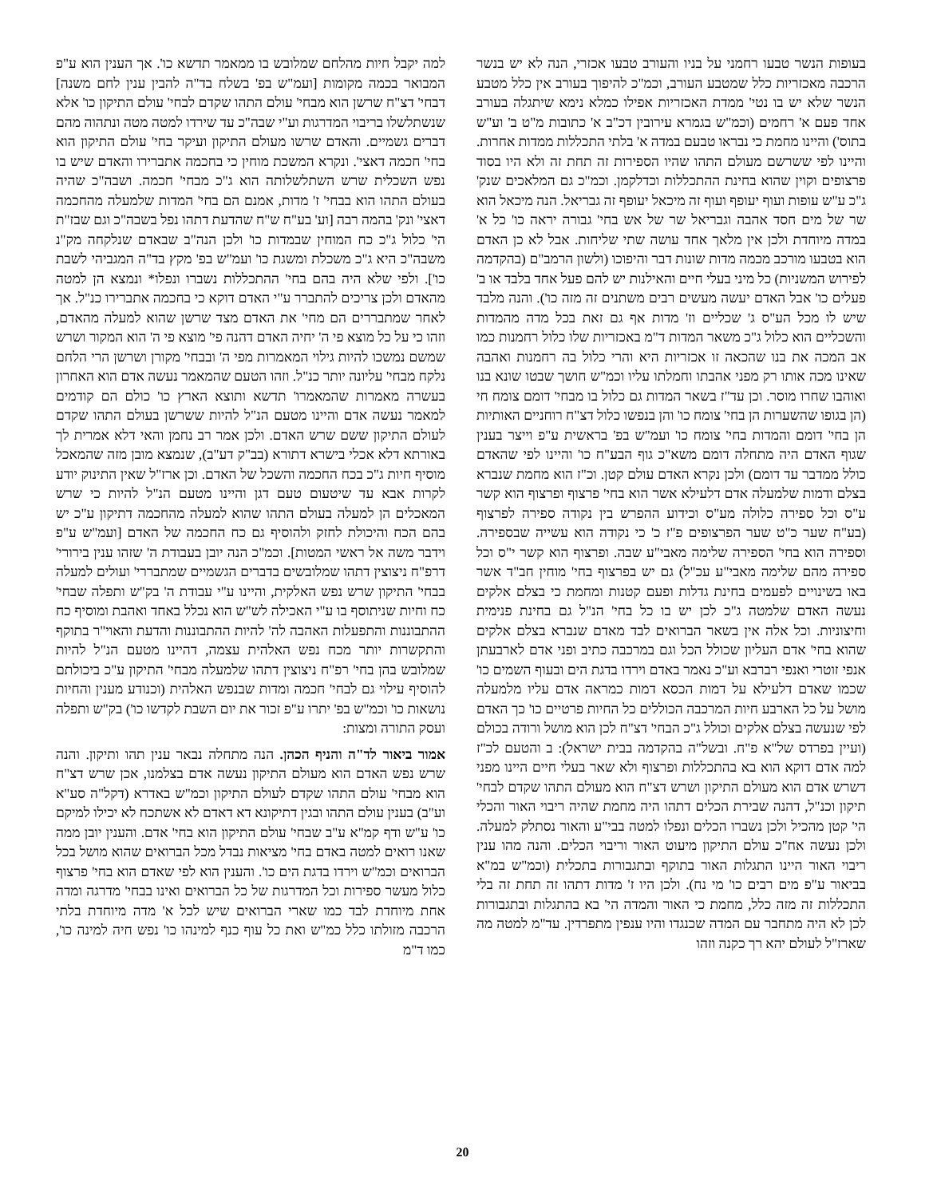למה יקבל חיות מהלחם שמלובש בו ממאמר תדשא כו'. אך הענין הוא ע"פ המבואר בכמה מקומות [ועמ"ש בפ' בשלח בד"ה להבין ענין לחם משנה] דבחי' דצ"ח שרשן הוא מבחי' עולם התהו שקדם לבחי' עולם התיקון כו' אלא שנשתלשלו בריבוי המדרגות וע"י שבה"כ עד שירדו למטה מטה ונתהוה מהם דברים גשמיים. והאדם שרשו מעולם התיקון ועיקר בחי' עולם התיקון הוא בחי' חכמה דאצי'. ונקרא המשכת מוחין כי בחכמה אתברירו והאדם שיש בו נפש השכלית שרש השתלשלותה הוא ג"כ מבחי' חכמה. ושבה"כ שהיה בעולם התהו הוא בבחי' ז' מדות, אמנם הם בחי' המדות שלמעלה מהחכמה דאצי' ונק' בהמה רבה [וע' בע"ח ש"ח שהדעת דתהו נפל בשבה"כ וגם שבז"ת הי' כלול ג"כ כח המוחין שבמדות כו' ולכן הנה"ב שבאדם שנלקחה מק"נ משבה"כ היא ג"כ משכלת ומשגת כו' ועמ"ש בפ' מקץ בד"ה המגביהי לשבת כו']. ולפי שלא היה בהם בחי' ההתכללות נשברו ונפלו* ונמצא הן למטה מהאדם ולכן צריכים להתברר ע"י האדם דוקא כי בחכמה אתברירו כנ"ל. אך לאחר שמתבררים הם מחי' את האדם מצד שרשן שהוא למעלה מהאדם, וזהו כי על כל מוצא פי ה' יחיה האדם דהנה פי' מוצא פי ה' הוא המקור ושרש שמשם נמשכו להיות גילוי המאמרות מפי ה' ובבחי' מקורן ושרשן הרי הלחם נלקח מבחי' עליונה יותר כנ"ל. וזהו הטעם שהמאמר נעשה אדם הוא האחרון בעשרה מאמרות שהמאמרו' תדשא ותוצא הארץ כו' כולם הם קודמים למאמר נעשה אדם והיינו מטעם הנ"ל להיות ששרשן בעולם התהו שקדם לעולם התיקון ששם שרש האדם. ולכן אמר רב נחמן והאי דלא אמרית לך באורתא דלא אכלי בישרא דתורא (בב"ק דע"ב), שנמצא מובן מזה שהמאכל מוסיף חיות ג"כ בכח החכמה והשכל של האדם. וכן ארז"ל שאין התינוק יודע לקרות אבא עד שיטעום טעם דגן והיינו מטעם הנ"ל להיות כי שרש המאכלים הן למעלה בעולם התהו שהוא למעלה מהחכמה דתיקון ע"כ יש בהם הכח והיכולת לחזק ולהוסיף גם כח החכמה של האדם [ועמ"ש ע"פ וידבר משה אל ראשי המטות]. וכמ"כ הנה יובן בעבודת ה' שזהו ענין בירורי' דרפ"ח ניצוצין דתהו שמלובשים בדברים הגשמיים שמתבררי' ועולים למעלה בבחי' התיקון שרש נפש האלקית, והיינו ע"י עבודת ה' בק"ש ותפלה שבחי' כח וחיות שניתוסף בו ע"י האכילה לש"ש הוא נכלל באחד ואהבת ומוסיף כח ההתבוננות והתפעלות האהבה לה' להיות ההתבוננות והדעת והאוי"ר בתוקף והתקשרות יותר מכח נפש האלהית עצמה, דהיינו מטעם הנ"ל להיות שמלובש בהן בחי' רפ"ח ניצוצין דתהו שלמעלה מבחי' התיקון ע"כ ביכולתם להוסיף עילוי גם לבחי' חכמה ומדות שבנפש האלהית (וכנודע מענין והחיות נושאות כו' וכמ"ש בפ' יתרו ע"פ זכור את יום השבת לקדשו כו') בק"ש ותפלה ועסק התורה ומצות:
אמור ביאור לד"ה והניף הכהן. הנה מתחלה נבאר ענין תהו ותיקון. והנה שרש נפש האדם הוא מעולם התיקון נעשה אדם בצלמנו, אכן שרש דצ"ח הוא מבחי' עולם התהו שקדם לעולם התיקון וכמ"ש באדרא (דקל"ה סע"א וע"ב) בענין עולם התהו ובגין דתיקונא דא דאדם לא אשתכח לא יכילו למיקם כו' ע"ש ודף קמ"א ע"ב שבחי' עולם התיקון הוא בחי' אדם. והענין יובן ממה שאנו רואים למטה באדם בחי' מציאות נבדל מכל הברואים שהוא מושל בכל הברואים וכמ"ש וירדו בדגת הים כו'. והענין הוא לפי שאדם הוא בחי' פרצוף כלול מעשר ספירות וכל המדרגות של כל הברואים ואינו בבחי' מדרגה ומדה אחת מיוחדת לבד כמו שארי הברואים שיש לכל א' מדה מיוחדת בלתי הרכבה מזולתו כלל כמ"ש ואת כל עוף כנף למינהו כו' נפש חיה למינה כו', כמו ד"מ
בעופות הנשר טבעו רחמני על בניו והעורב טבעו אכזרי, הנה לא יש בנשר הרכבה מאכזריות כלל שמטבע העורב, וכמ"כ להיפוך בעורב אין כלל מטבע הנשר שלא יש בו נטי' ממדת האכזריות אפילו כמלא נימא שיתגלה בעורב אחד פעם א' רחמים (וכמ"ש בגמרא עירובין דכ"ב א' כתובות מ"ט ב' וע"ש בתוס') והיינו מחמת כי נבראו טבעם במדה א' בלתי התכללות ממדות אחרות. והיינו לפי ששרשם מעולם התהו שהיו הספירות זה תחת זה ולא היו בסוד פרצופים וקוין שהוא בחינת ההתכללות וכדלקמן. וכמ"כ גם המלאכים שנק' ג"כ ע"ש עופות ועוף יעופף ועוף זה מיכאל יעופף זה גבריאל. הנה מיכאל הוא שר של מים חסד אהבה וגבריאל שר של אש בחי' גבורה יראה כו' כל א' במדה מיוחדת ולכן אין מלאך אחד עושה שתי שליחות. אבל לא כן האדם הוא בטבעו מורכב מכמה מדות שונות דבר והיפוכו (ולשון הרמב"ם (בהקדמה לפירוש המשניות) כל מיני בעלי חיים והאילנות יש להם פעל אחד בלבד או ב' פעלים כו' אבל האדם יעשה מעשים רבים משתנים זה מזה כו'). והנה מלבד שיש לו מכל הע"ס ג' שכליים וז' מדות אף גם זאת בכל מדה מהמדות והשכליים הוא כלול ג"כ משאר המדות ד"מ באכזריות שלו כלול רחמנות כמו אב המכה את בנו שהכאה זו אכזריות היא והרי כלול בה רחמנות ואהבה שאינו מכה אותו רק מפני אהבתו וחמלתו עליו וכמ"ש חושך שבטו שונא בנו ואוהבו שחרו מוסר. וכן עד"ז בשאר המדות גם כלול בו מבחי' דומם צומח חי (הן בגופו שהשערות הן בחי' צומח כו' והן בנפשו כלול דצ"ח רוחניים האותיות הן בחי' דומם והמדות בחי' צומח כו' ועמ"ש בפ' בראשית ע"פ וייצר בענין שגוף האדם היה מתחלה דומם משא"כ גוף הבע"ח כו' והיינו לפי שהאדם כולל ממדבר עד דומם) ולכן נקרא האדם עולם קטן. וכ"ז הוא מחמת שנברא בצלם ודמות שלמעלה אדם דלעילא אשר הוא בחי' פרצוף ופרצוף הוא קשר ע"ס וכל ספירה כלולה מע"ס וכידוע ההפרש בין נקודה ספירה לפרצוף (בע"ח שער כ"ט שער הפרצופים פ"ז כ' כי נקודה הוא עשייה שבספירה. וספירה הוא בחי' הספירה שלימה מאבי"ע שבה. ופרצוף הוא קשר י"ס וכל ספירה מהם שלימה מאבי"ע עכ"ל) גם יש בפרצוף בחי' מוחין חב"ד אשר באו בשינויים לפעמים בחינת גדלות ופעם קטנות ומחמת כי בצלם אלקים נעשה האדם שלמטה ג"כ לכן יש בו כל בחי' הנ"ל גם בחינת פנימית וחיצוניות. וכל אלה אין בשאר הברואים לבד מאדם שנברא בצלם אלקים שהוא בחי' אדם העליון שכולל הכל וגם במרכבה כתיב ופני אדם לארבעתן אנפי זוטרי ואנפי רברבא וע"כ נאמר באדם וירדו בדגת הים ובעוף השמים כו' שכמו שאדם דלעילא על דמות הכסא דמות כמראה אדם עליו מלמעלה מושל על כל הארבע חיות המרכבה הכוללים כל החיות פרטיים כו' כך האדם לפי שנעשה בצלם אלקים וכולל ג"כ הבחי' דצ"ח לכן הוא מושל ורודה בכולם (ועיין בפרדס של"א פ"ח. ובשל"ה בהקדמה בבית ישראל): ב והטעם לכ"ז למה אדם דוקא הוא בא בהתכללות ופרצוף ולא שאר בעלי חיים היינו מפני דשרש אדם הוא מעולם התיקון ושרש דצ"ח הוא מעולם התהו שקדם לבחי' תיקון וכנ"ל, דהנה שבירת הכלים דתהו היה מחמת שהיה ריבוי האור והכלי הי' קטן מהכיל ולכן נשברו הכלים ונפלו למטה בבי"ע והאור נסתלק למעלה. ולכן נעשה אח"כ עולם התיקון מיעוט האור וריבוי הכלים. והנה מהו ענין ריבוי האור היינו התגלות האור בתוקף ובתגבורות בתכלית (וכמ"ש במ"א בביאור ע"פ מים רבים כו' מי נח). ולכן היו ז' מדות דתהו זה תחת זה בלי התכללות זה מזה כלל, מחמת כי האור והמדה הי' בא בהתגלות ובתגבורות לכן לא היה מתחבר עם המדה שכנגדו והיו ענפין מתפרדין. עד"מ למטה מה שארז"ל לעולם יהא רך כקנה וזהו
20